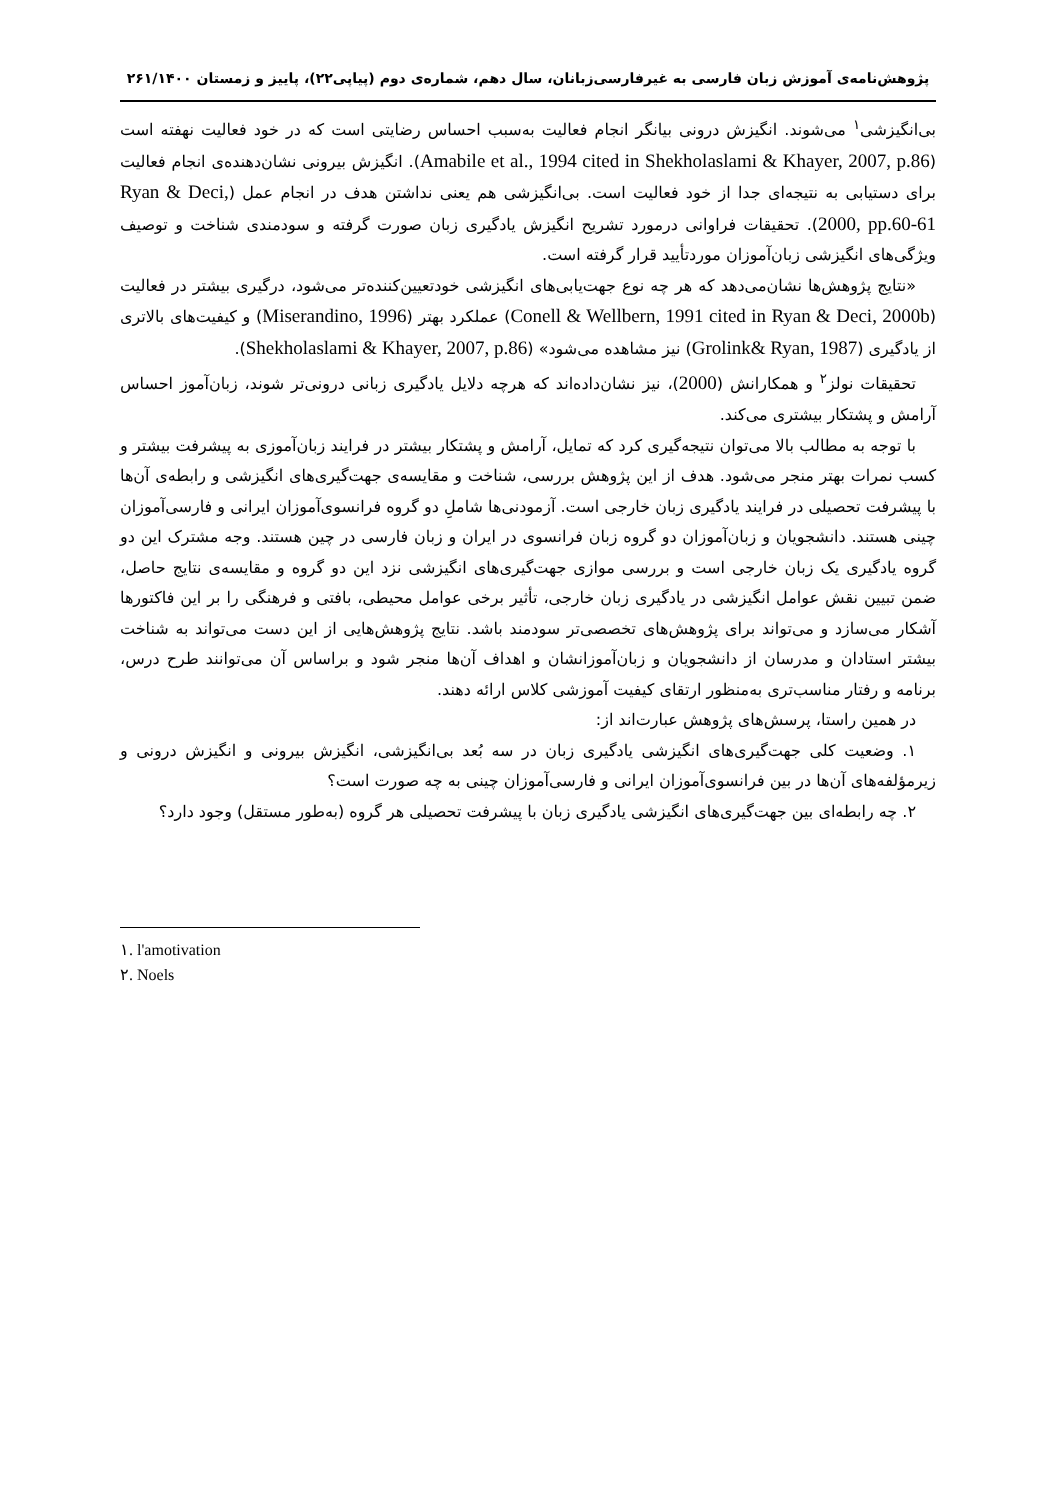پژوهش‌نامه‌ی آموزش زبان فارسی به غیرفارسی‌زبانان، سال دهم، شماره‌ی دوم (پیاپی۲۲)، پاییز و زمستان ۲۶۱/۱۴۰۰
بی‌انگیزشی<sup>۱</sup> می‌شوند. انگیزش درونی بیانگر انجام فعالیت به‌سبب احساس رضایتی است که در خود فعالیت نهفته است (Amabile et al., 1994 cited in Shekholaslami & Khayer, 2007, p.86). انگیزش بیرونی نشان‌دهنده‌ی انجام فعالیت برای دستیابی به نتیجه‌ای جدا از خود فعالیت است. بی‌انگیزشی هم یعنی نداشتن هدف در انجام عمل (Ryan & Deci, 2000, pp.60-61). تحقیقات فراوانی درمورد تشریح انگیزش یادگیری زبان صورت گرفته و سودمندی شناخت و توصیف ویژگی‌های انگیزشی زبان‌آموزان موردتأیید قرار گرفته است.
«نتایج پژوهش‌ها نشان‌می‌دهد که هر چه نوع جهت‌یابی‌های انگیزشی خودتعیین‌کننده‌تر می‌شود، درگیری بیشتر در فعالیت (Conell & Wellbern, 1991 cited in Ryan & Deci, 2000b) عملکرد بهتر (Miserandino, 1996) و کیفیت‌های بالاتری از یادگیری (Grolink& Ryan, 1987) نیز مشاهده می‌شود» (Shekholaslami & Khayer, 2007, p.86).
تحقیقات نولز<sup>۲</sup> و همکارانش (2000)، نیز نشان‌داده‌اند که هرچه دلایل یادگیری زبانی درونی‌تر شوند، زبان‌آموز احساس آرامش و پشتکار بیشتری می‌کند.
با توجه به مطالب بالا می‌توان نتیجه‌گیری کرد که تمایل، آرامش و پشتکار بیشتر در فرایند زبان‌آموزی به پیشرفت بیشتر و کسب نمرات بهتر منجر می‌شود. هدف از این پژوهش بررسی، شناخت و مقایسه‌ی جهت‌گیری‌های انگیزشی و رابطه‌ی آن‌ها با پیشرفت تحصیلی در فرایند یادگیری زبان خارجی است. آزمودنی‌ها شاملِ دو گروه فرانسوی‌آموزان ایرانی و فارسی‌آموزان چینی هستند. دانشجویان و زبان‌آموزان دو گروه زبان فرانسوی در ایران و زبان فارسی در چین هستند. وجه مشترک این دو گروه یادگیری یک زبان خارجی است و بررسی موازی جهت‌گیری‌های انگیزشی نزد این دو گروه و مقایسه‌ی نتایج حاصل، ضمن تبیین نقش عوامل انگیزشی در یادگیری زبان خارجی، تأثیر برخی عوامل محیطی، بافتی و فرهنگی را بر این فاکتورها آشکار می‌سازد و می‌تواند برای پژوهش‌های تخصصی‌تر سودمند باشد. نتایج پژوهش‌هایی از این دست می‌تواند به شناخت بیشتر استادان و مدرسان از دانشجویان و زبان‌آموزانشان و اهداف آن‌ها منجر شود و براساس آن می‌توانند طرح درس، برنامه و رفتار مناسب‌تری به‌منظور ارتقای کیفیت آموزشی کلاس ارائه دهند.
در همین راستا، پرسش‌های پژوهش عبارت‌اند از:
۱. وضعیت کلی جهت‌گیری‌های انگیزشی یادگیری زبان در سه بُعد بی‌انگیزشی، انگیزش بیرونی و انگیزش درونی و زیرمؤلفه‌های آن‌ها در بین فرانسوی‌آموزان ایرانی و فارسی‌آموزان چینی به چه صورت است؟
۲. چه رابطه‌ای بین جهت‌گیری‌های انگیزشی یادگیری زبان با پیشرفت تحصیلی هر گروه (به‌طور مستقل) وجود دارد؟
۱. l'amotivation
۲. Noels